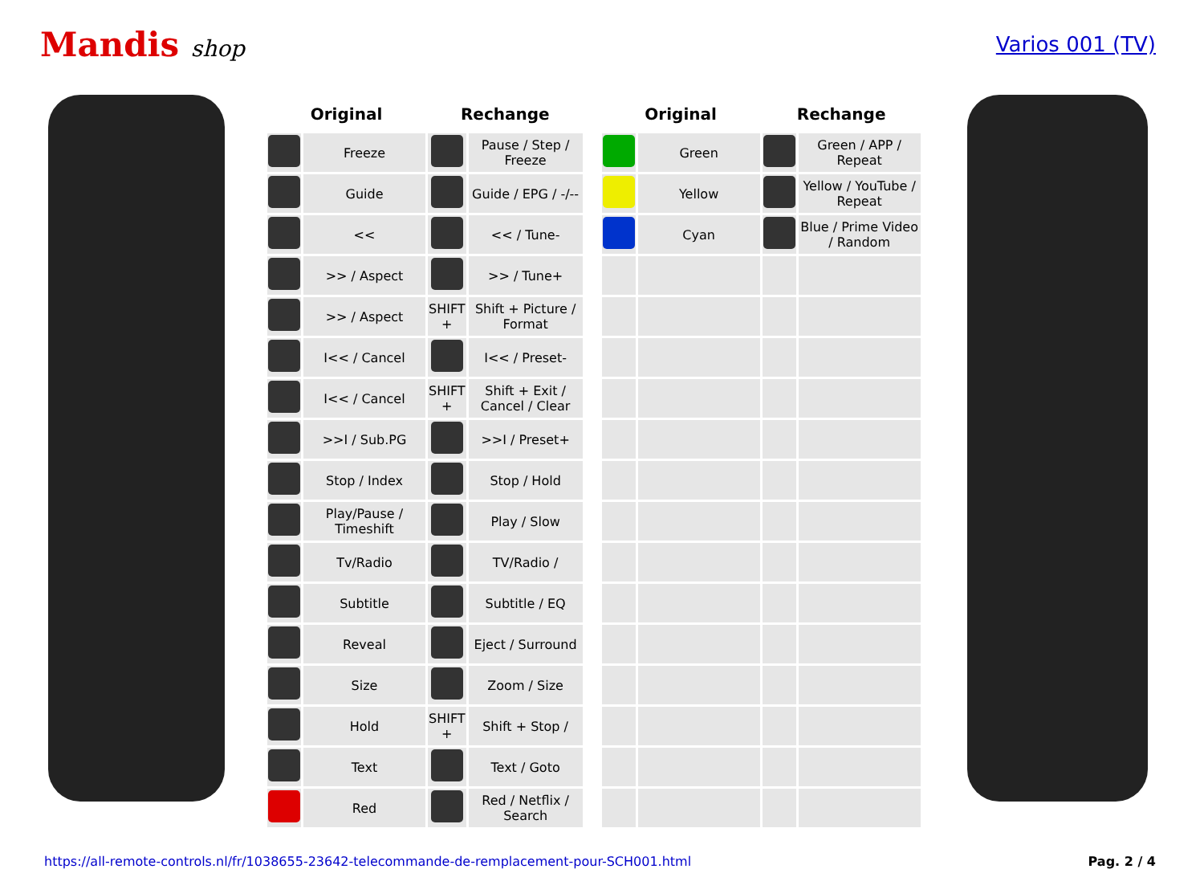Mandis shop Varios 001 (TV)
| Original | | Rechange | |
| --- | --- | --- | --- |
| | Freeze | | Pause / Step / Freeze |
| | Guide | | Guide / EPG / -/-- |
| | << | | << / Tune- |
| | >> / Aspect | | >> / Tune+ |
| | >> / Aspect | SHIFT + | Shift + Picture / Format |
| | I<< / Cancel | | I<< / Preset- |
| | I<< / Cancel | SHIFT + | Shift + Exit / Cancel / Clear |
| | >>I / Sub.PG | | >>I / Preset+ |
| | Stop / Index | | Stop / Hold |
| | Play/Pause / Timeshift | | Play / Slow |
| | Tv/Radio | | TV/Radio / |
| | Subtitle | | Subtitle / EQ |
| | Reveal | | Eject / Surround |
| | Size | | Zoom / Size |
| | Hold | SHIFT + | Shift + Stop / |
| | Text | | Text / Goto |
| | Red | | Red / Netflix / Search |
| Original | | Rechange | |
| --- | --- | --- | --- |
| | Green | | Green / APP / Repeat |
| | Yellow | | Yellow / YouTube / Repeat |
| | Cyan | | Blue / Prime Video / Random |
https://all-remote-controls.nl/fr/1038655-23642-telecommande-de-remplacement-pour-SCH001.html Pag. 2 / 4